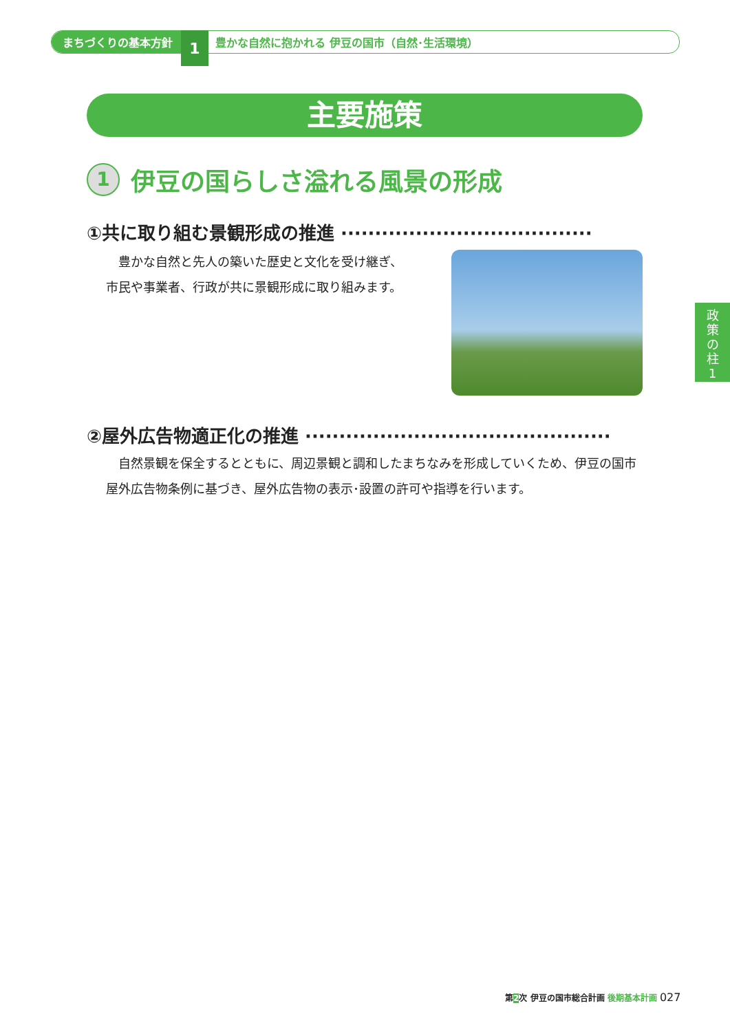まちづくりの基本方針 1 豊かな自然に抱かれる 伊豆の国市（自然･生活環境）
主要施策
1 伊豆の国らしさ溢れる風景の形成
①共に取り組む景観形成の推進 ·····································
　豊かな自然と先人の築いた歴史と文化を受け継ぎ、
市民や事業者、行政が共に景観形成に取り組みます。
政
策
の
柱
1
②屋外広告物適正化の推進 ·············································
　自然景観を保全するとともに、周辺景観と調和したまちなみを形成していくため、伊豆の国市屋外広告物条例に基づき、屋外広告物の表示･設置の許可や指導を行います。
第2次 伊豆の国市総合計画 後期基本計画 027